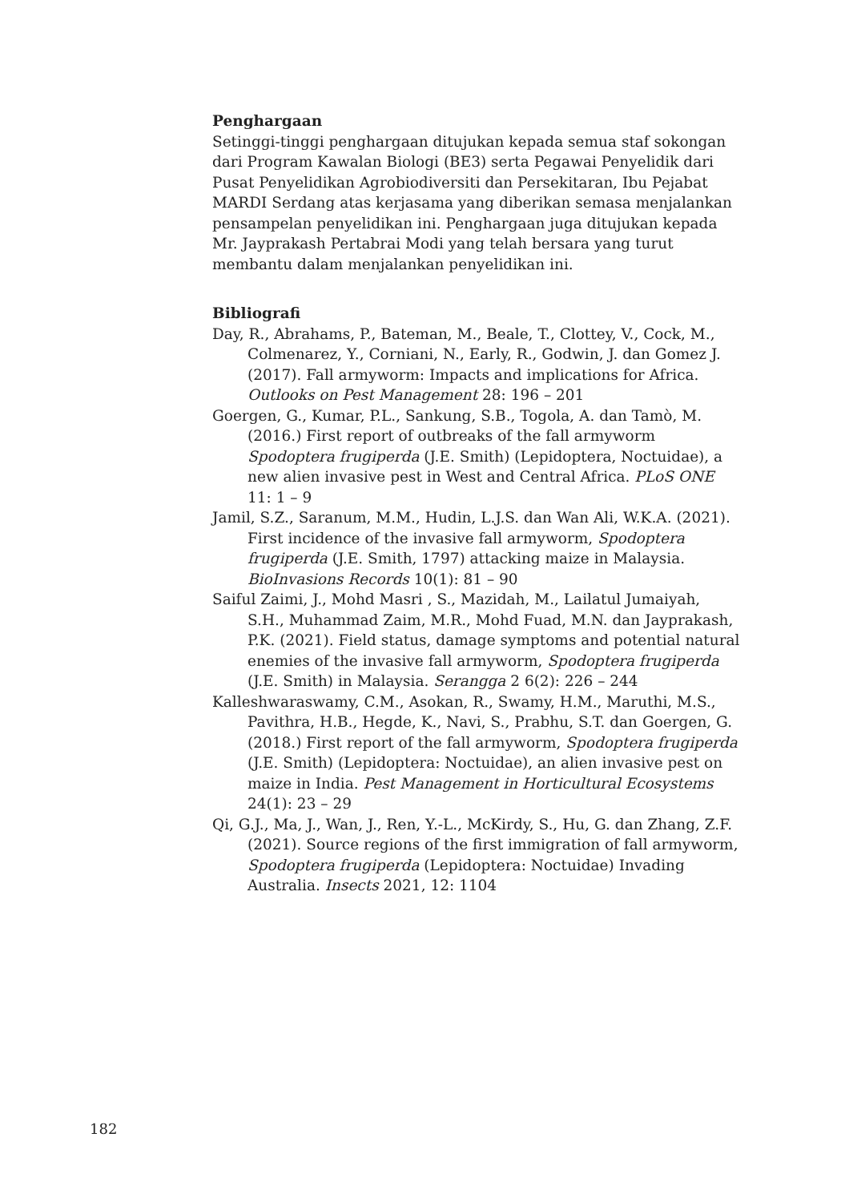Penghargaan
Setinggi-tinggi penghargaan ditujukan kepada semua staf sokongan dari Program Kawalan Biologi (BE3) serta Pegawai Penyelidik dari Pusat Penyelidikan Agrobiodiversiti dan Persekitaran, Ibu Pejabat MARDI Serdang atas kerjasama yang diberikan semasa menjalankan pensampelan penyelidikan ini. Penghargaan juga ditujukan kepada Mr. Jayprakash Pertabrai Modi yang telah bersara yang turut membantu dalam menjalankan penyelidikan ini.
Bibliografi
Day, R., Abrahams, P., Bateman, M., Beale, T., Clottey, V., Cock, M., Colmenarez, Y., Corniani, N., Early, R., Godwin, J. dan Gomez J. (2017). Fall armyworm: Impacts and implications for Africa. Outlooks on Pest Management 28: 196 – 201
Goergen, G., Kumar, P.L., Sankung, S.B., Togola, A. dan Tamò, M. (2016.) First report of outbreaks of the fall armyworm Spodoptera frugiperda (J.E. Smith) (Lepidoptera, Noctuidae), a new alien invasive pest in West and Central Africa. PLoS ONE 11: 1 – 9
Jamil, S.Z., Saranum, M.M., Hudin, L.J.S. dan Wan Ali, W.K.A. (2021). First incidence of the invasive fall armyworm, Spodoptera frugiperda (J.E. Smith, 1797) attacking maize in Malaysia. BioInvasions Records 10(1): 81 – 90
Saiful Zaimi, J., Mohd Masri , S., Mazidah, M., Lailatul Jumaiyah, S.H., Muhammad Zaim, M.R., Mohd Fuad, M.N. dan Jayprakash, P.K. (2021). Field status, damage symptoms and potential natural enemies of the invasive fall armyworm, Spodoptera frugiperda (J.E. Smith) in Malaysia. Serangga 2 6(2): 226 – 244
Kalleshwaraswamy, C.M., Asokan, R., Swamy, H.M., Maruthi, M.S., Pavithra, H.B., Hegde, K., Navi, S., Prabhu, S.T. dan Goergen, G. (2018.) First report of the fall armyworm, Spodoptera frugiperda (J.E. Smith) (Lepidoptera: Noctuidae), an alien invasive pest on maize in India. Pest Management in Horticultural Ecosystems 24(1): 23 – 29
Qi, G.J., Ma, J., Wan, J., Ren, Y.-L., McKirdy, S., Hu, G. dan Zhang, Z.F. (2021). Source regions of the first immigration of fall armyworm, Spodoptera frugiperda (Lepidoptera: Noctuidae) Invading Australia. Insects 2021, 12: 1104
182